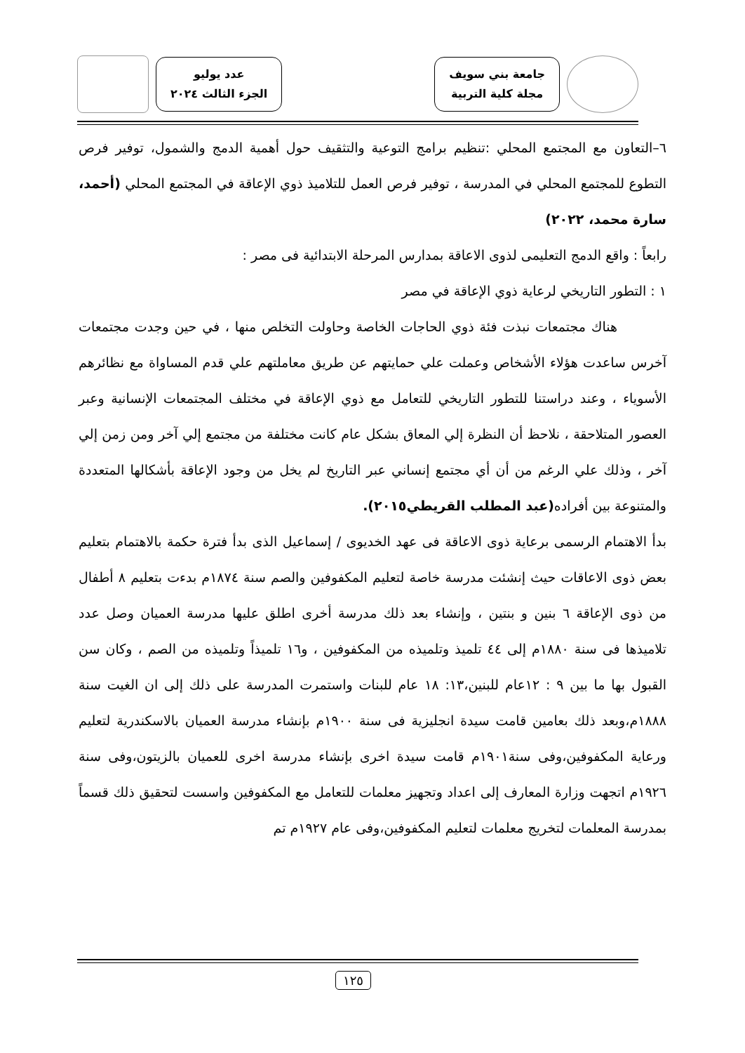جامعة بني سويف
مجلة كلية التربية
عدد يوليو
الجزء الثالث ٢٠٢٤
٦–التعاون مع المجتمع المحلي :تنظيم برامج التوعية والتثقيف حول أهمية الدمج والشمول، توفير فرص التطوع للمجتمع المحلي في المدرسة ، توفير فرص العمل للتلاميذ ذوي الإعاقة في المجتمع المحلي (أحمد، سارة محمد، ٢٠٢٢)
رابعاً : واقع الدمج التعليمى لذوى الاعاقة بمدارس المرحلة الابتدائية فى مصر :
١ : التطور التاريخي لرعاية ذوي الإعاقة في مصر
هناك مجتمعات نبذت فئة ذوي الحاجات الخاصة وحاولت التخلص منها ، في حين وجدت مجتمعات آخرس ساعدت هؤلاء الأشخاص وعملت علي حمايتهم عن طريق معاملتهم علي قدم المساواة مع نظائرهم الأسوياء ، وعند دراستنا للتطور التاريخي للتعامل مع ذوي الإعاقة في مختلف المجتمعات الإنسانية وعبر العصور المتلاحقة ، نلاحظ أن النظرة إلي المعاق بشكل عام كانت مختلفة من مجتمع إلي آخر ومن زمن إلي آخر ، وذلك علي الرغم من أن أي مجتمع إنساني عبر التاريخ لم يخل من وجود الإعاقة بأشكالها المتعددة والمتنوعة بين أفراده(عبد المطلب القريطي٢٠١٥).
بدأ الاهتمام الرسمى برعاية ذوى الاعاقة فى عهد الخديوى / إسماعيل الذى بدأ فترة حكمة بالاهتمام بتعليم بعض ذوى الاعاقات حيث إنشئت مدرسة خاصة لتعليم المكفوفين والصم سنة ١٨٧٤م بدءت بتعليم ٨ أطفال من ذوى الإعاقة ٦ بنين و بنتين ، وإنشاء بعد ذلك مدرسة أخرى اطلق عليها مدرسة العميان وصل عدد تلاميذها فى سنة ١٨٨٠م إلى ٤٤ تلميذ وتلميذه من المكفوفين ، و١٦ تلميذاً وتلميذه من الصم ، وكان سن القبول بها ما بين ٩ : ١٢عام للبنين،١٣: ١٨ عام للبنات واستمرت المدرسة على ذلك إلى ان الغيت سنة ١٨٨٨م،وبعد ذلك بعامين قامت سيدة انجليزية فى سنة ١٩٠٠م بإنشاء مدرسة العميان بالاسكندرية لتعليم ورعاية المكفوفين،وفى سنة١٩٠١م قامت سيدة اخرى بإنشاء مدرسة اخرى للعميان بالزيتون،وفى سنة ١٩٢٦م اتجهت وزارة المعارف إلى اعداد وتجهيز معلمات للتعامل مع المكفوفين واسست لتحقيق ذلك قسماً بمدرسة المعلمات لتخريج معلمات لتعليم المكفوفين،وفى عام ١٩٢٧م تم
١٢٥